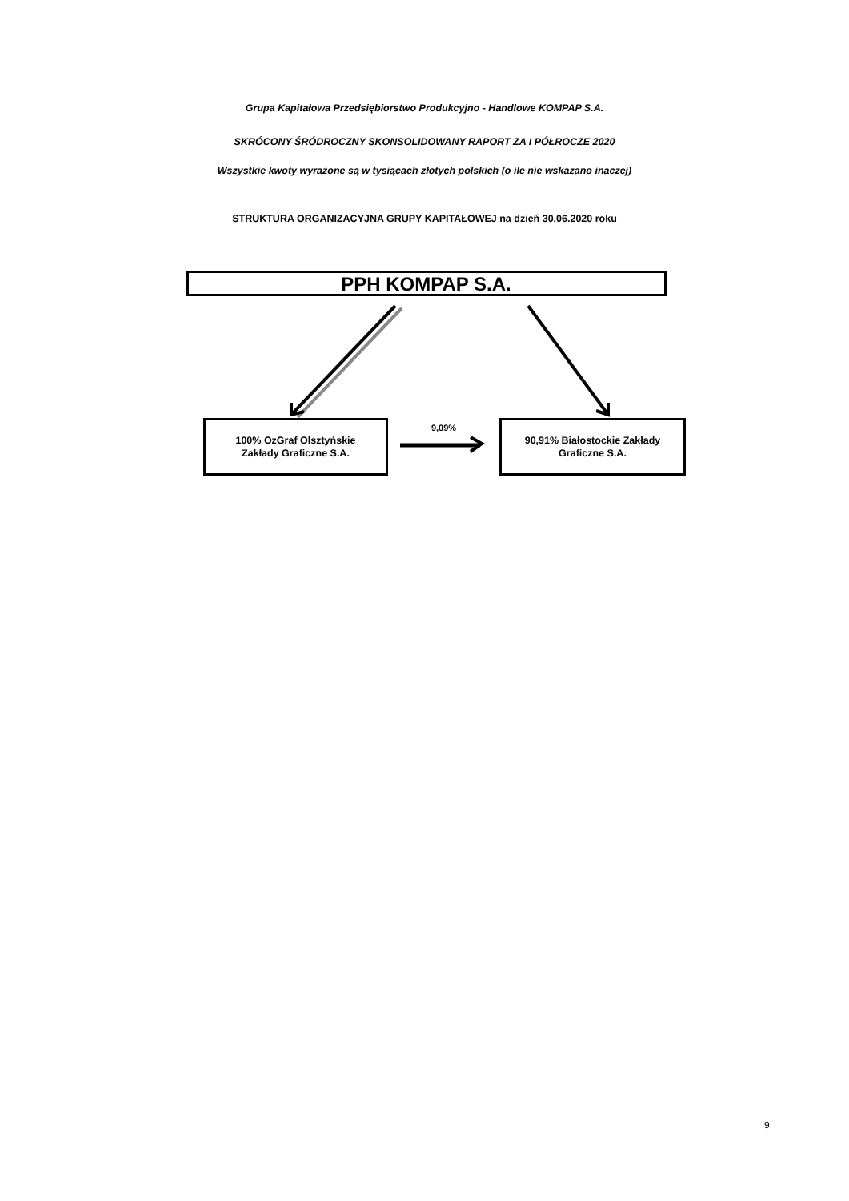Grupa Kapitałowa Przedsiębiorstwo Produkcyjno - Handlowe KOMPAP S.A.
SKRÓCONY ŚRÓDROCZNY SKONSOLIDOWANY RAPORT ZA I PÓŁROCZE 2020
Wszystkie kwoty wyrażone są w tysiącach złotych polskich (o ile nie wskazano inaczej)
STRUKTURA ORGANIZACYJNA GRUPY KAPITAŁOWEJ na dzień 30.06.2020 roku
PPH KOMPAP S.A.
100% OzGraf Olsztyńskie
Zakłady Graficzne S.A.
9,09%
90,91% Białostockie Zakłady
Graficzne S.A.
9